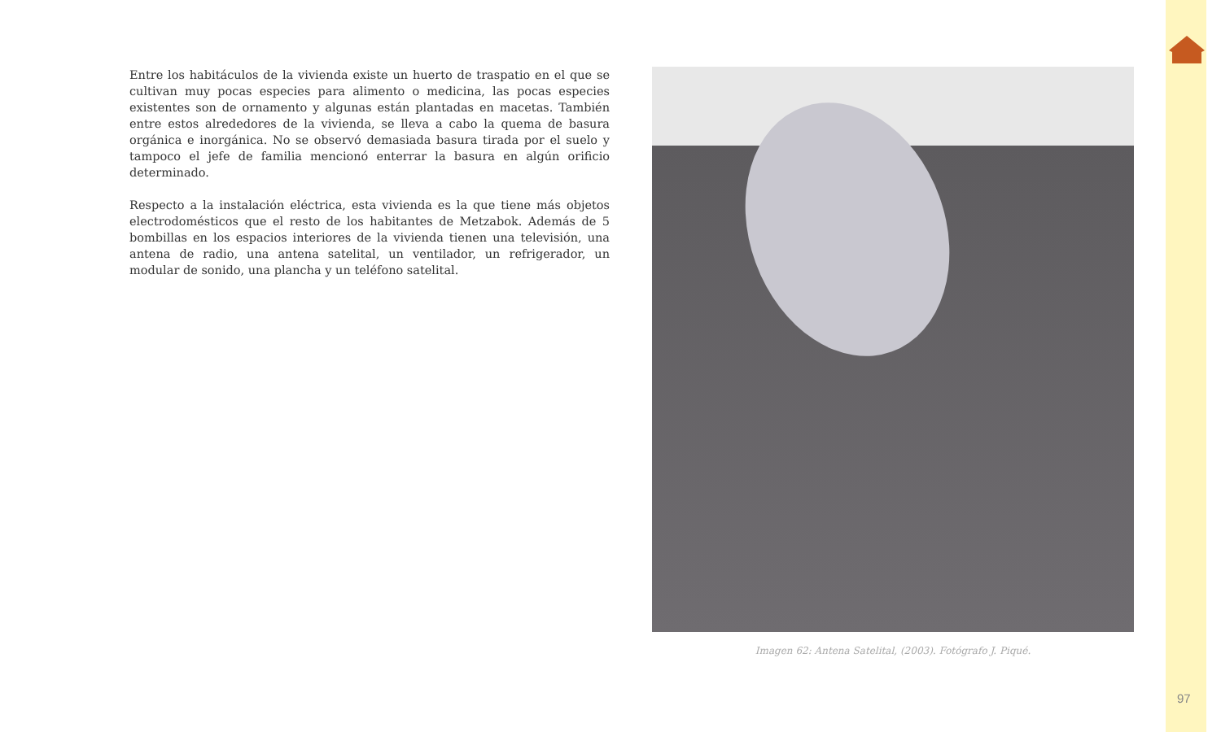Entre los habitáculos de la vivienda existe un huerto de traspatio en el que se cultivan muy pocas especies para alimento o medicina, las pocas especies existentes son de ornamento y algunas están plantadas en macetas. También entre estos alrededores de la vivienda, se lleva a cabo la quema de basura orgánica e inorgánica. No se observó demasiada basura tirada por el suelo y tampoco el jefe de familia mencionó enterrar la basura en algún orificio determinado.
Respecto a la instalación eléctrica, esta vivienda es la que tiene más objetos electrodomésticos que el resto de los habitantes de Metzabok. Además de 5 bombillas en los espacios interiores de la vivienda tienen una televisión, una antena de radio, una antena satelital, un ventilador, un refrigerador, un modular de sonido, una plancha y un teléfono satelital.
Imagen 62: Antena Satelital, (2003). Fotógrafo J. Piqué.
97